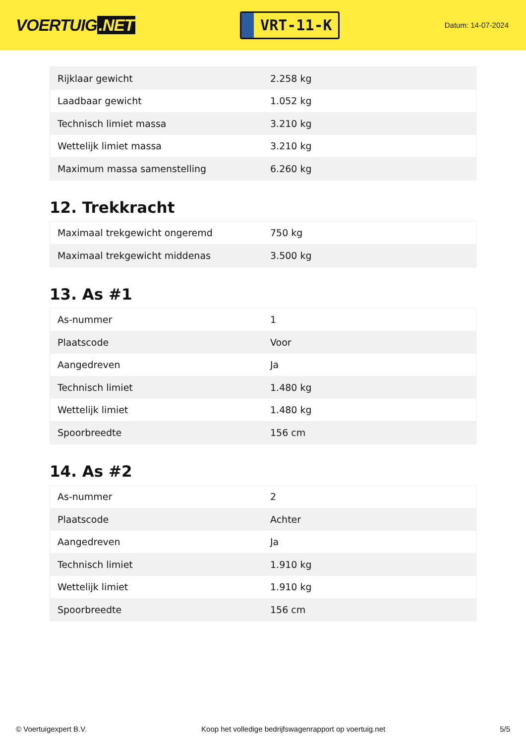VOERTUIG.NET
VRT-11-K
Datum: 14-07-2024
| Rijklaar gewicht | 2.258 kg |
| Laadbaar gewicht | 1.052 kg |
| Technisch limiet massa | 3.210 kg |
| Wettelijk limiet massa | 3.210 kg |
| Maximum massa samenstelling | 6.260 kg |
12. Trekkracht
| Maximaal trekgewicht ongeremd | 750 kg |
| Maximaal trekgewicht middenas | 3.500 kg |
13. As #1
| As-nummer | 1 |
| Plaatscode | Voor |
| Aangedreven | Ja |
| Technisch limiet | 1.480 kg |
| Wettelijk limiet | 1.480 kg |
| Spoorbreedte | 156 cm |
14. As #2
| As-nummer | 2 |
| Plaatscode | Achter |
| Aangedreven | Ja |
| Technisch limiet | 1.910 kg |
| Wettelijk limiet | 1.910 kg |
| Spoorbreedte | 156 cm |
© Voertuigexpert B.V. Koop het volledige bedrijfswagenrapport op voertuig.net 5/5